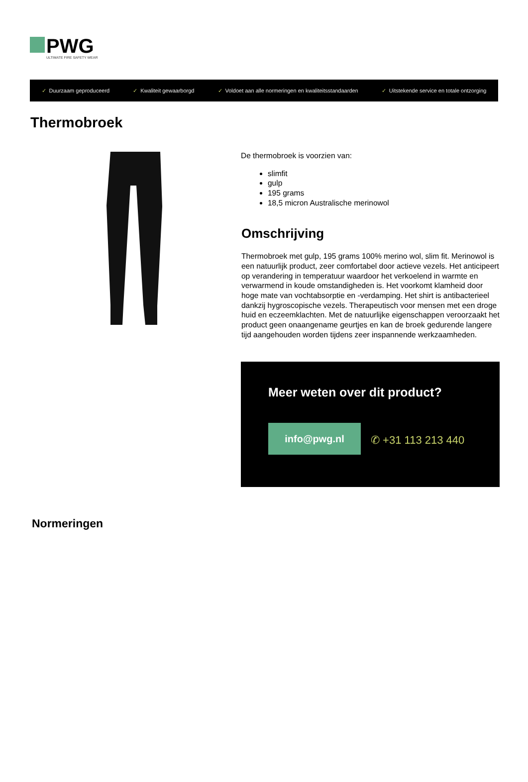PWG
ULTIMATE FIRE SAFETY WEAR
✓ Duurzaam geproduceerd ✓ Kwaliteit gewaarborgd ✓ Voldoet aan alle normeringen en kwaliteitsstandaarden ✓ Uitstekende service en totale ontzorging
Thermobroek
De thermobroek is voorzien van:
slimfit
gulp
195 grams
18,5 micron Australische merinowol
Omschrijving
Thermobroek met gulp, 195 grams 100% merino wol, slim fit. Merinowol is een natuurlijk product, zeer comfortabel door actieve vezels. Het anticipeert op verandering in temperatuur waardoor het verkoelend in warmte en verwarmend in koude omstandigheden is. Het voorkomt klamheid door hoge mate van vochtabsorptie en -verdamping. Het shirt is antibacterieel dankzij hygroscopische vezels. Therapeutisch voor mensen met een droge huid en eczeemklachten. Met de natuurlijke eigenschappen veroorzaakt het product geen onaangename geurtjes en kan de broek gedurende langere tijd aangehouden worden tijdens zeer inspannende werkzaamheden.
Meer weten over dit product?
info@pwg.nl ✆ +31 113 213 440
Normeringen